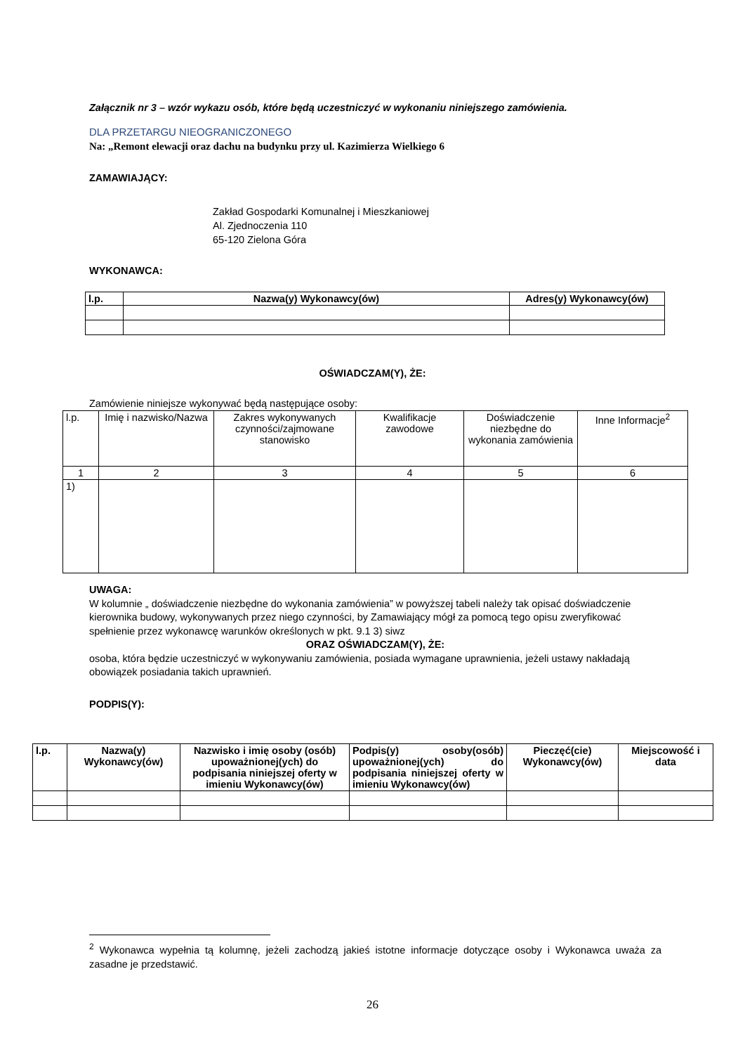Załącznik nr 3 – wzór wykazu osób, które będą uczestniczyć w wykonaniu niniejszego zamówienia.
DLA PRZETARGU NIEOGRANICZONEGO
Na: „Remont elewacji oraz dachu na budynku przy ul. Kazimierza Wielkiego 6
ZAMAWIAJĄCY:
Zakład Gospodarki Komunalnej i Mieszkaniowej
Al. Zjednoczenia 110
65-120 Zielona Góra
WYKONAWCA:
| l.p. | Nazwa(y) Wykonawcy(ów) | Adres(y) Wykonawcy(ów) |
| --- | --- | --- |
OŚWIADCZAM(Y), ŻE:
Zamówienie niniejsze wykonywać będą następujące osoby:
| l.p. | Imię i nazwisko/Nazwa | Zakres wykonywanych czynności/zajmowane stanowisko | Kwalifikacje zawodowe | Doświadczenie niezbędne do wykonania zamówienia | Inne Informacje<sup>2</sup> |
| 1 | 2 | 3 | 4 | 5 | 6 |
| 1) | | | | | |
UWAGA:
W kolumnie „ doświadczenie niezbędne do wykonania zamówienia” w powyższej tabeli należy tak opisać doświadczenie kierownika budowy, wykonywanych przez niego czynności, by Zamawiający mógł za pomocą tego opisu zweryfikować spełnienie przez wykonawcę warunków określonych w pkt. 9.1 3) siwz
ORAZ OŚWIADCZAM(Y), ŻE:
osoba, która będzie uczestniczyć w wykonywaniu zamówienia, posiada wymagane uprawnienia, jeżeli ustawy nakładają obowiązek posiadania takich uprawnień.
PODPIS(Y):
| l.p. | Nazwa(y) Wykonawcy(ów) | Nazwisko i imię osoby (osób) upoważnionej(ych) do podpisania niniejszej oferty w imieniu Wykonawcy(ów) | Podpis(y) osoby(osób) upoważnionej(ych) do podpisania niniejszej oferty w imieniu Wykonawcy(ów) | Pieczęć(cie) Wykonawcy(ów) | Miejscowość i data |
<sup>2</sup> Wykonawca wypełnia tą kolumnę, jeżeli zachodzą jakieś istotne informacje dotyczące osoby i Wykonawca uważa za zasadne je przedstawić.
26